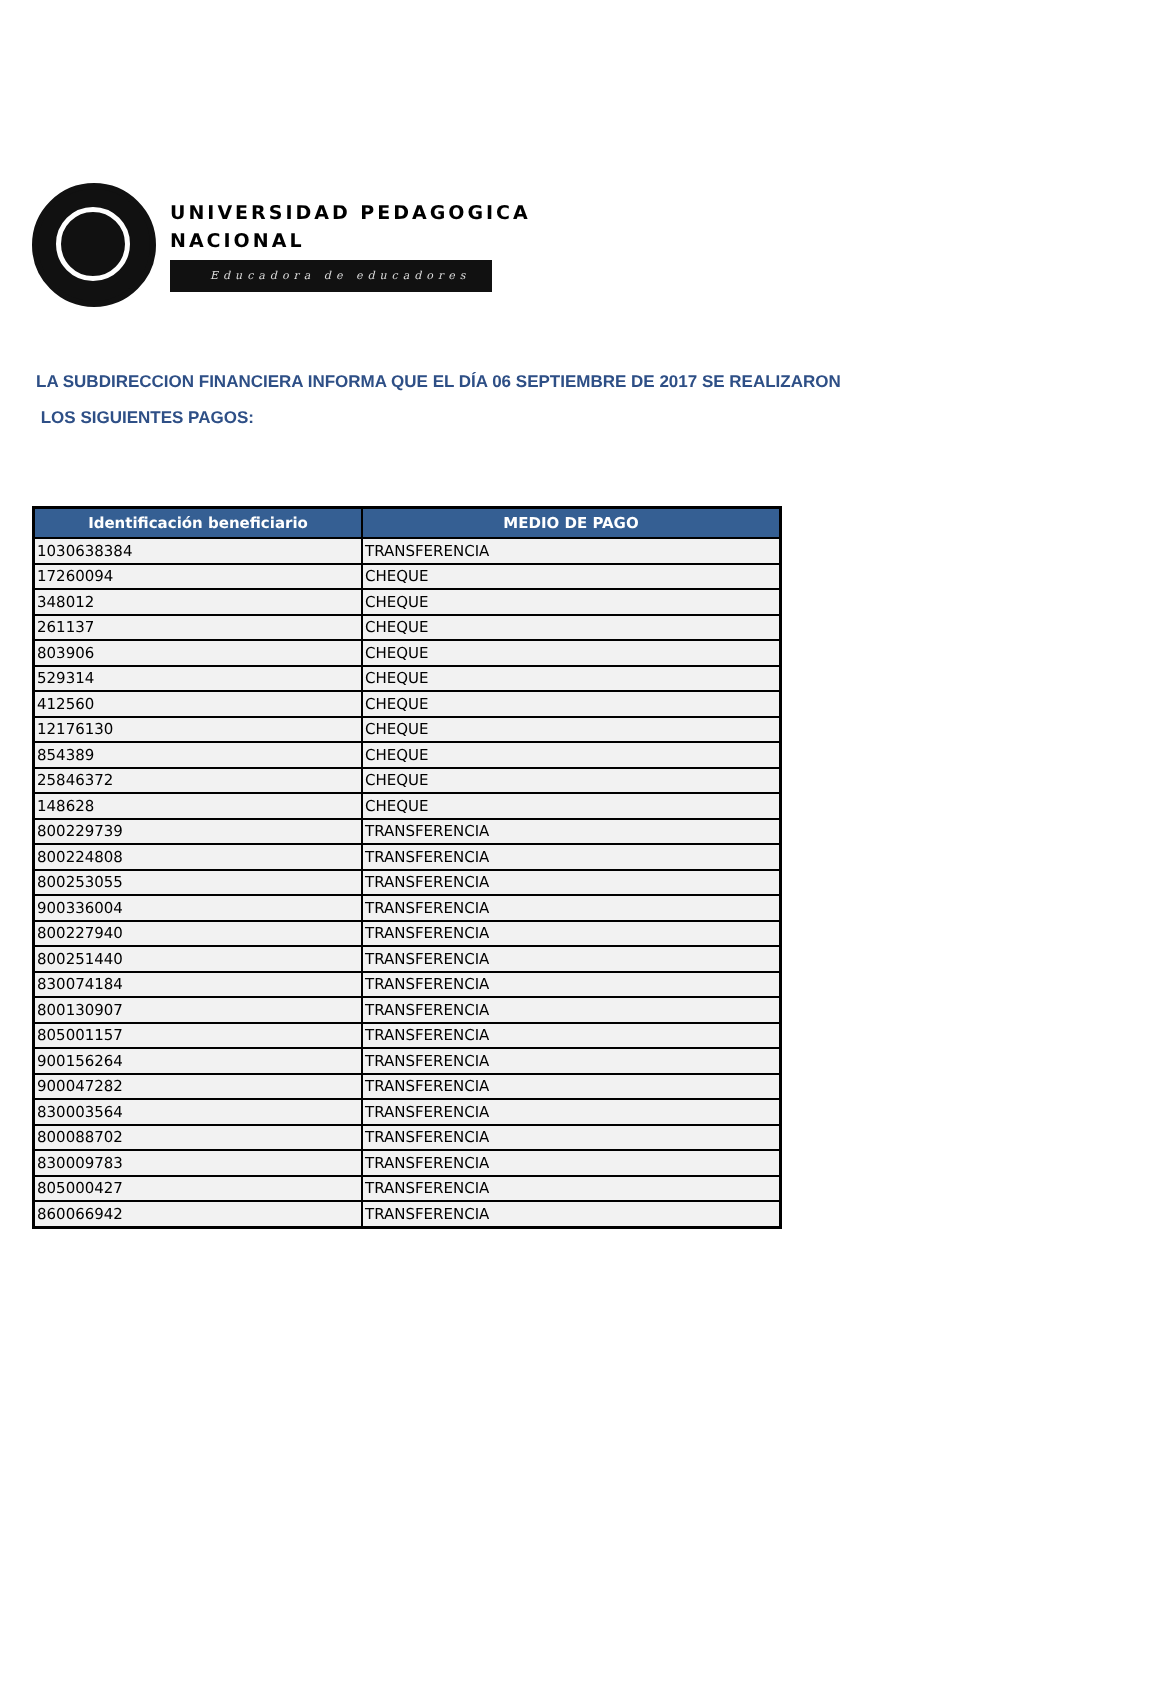UNIVERSIDAD PEDAGOGICA
NACIONAL
Educadora de educadores
LA SUBDIRECCION FINANCIERA INFORMA QUE EL DÍA 06 SEPTIEMBRE DE 2017 SE REALIZARON
LOS SIGUIENTES PAGOS:
| Identificación beneficiario | MEDIO DE PAGO |
| --- | --- |
| 1030638384 | TRANSFERENCIA |
| 17260094 | CHEQUE |
| 348012 | CHEQUE |
| 261137 | CHEQUE |
| 803906 | CHEQUE |
| 529314 | CHEQUE |
| 412560 | CHEQUE |
| 12176130 | CHEQUE |
| 854389 | CHEQUE |
| 25846372 | CHEQUE |
| 148628 | CHEQUE |
| 800229739 | TRANSFERENCIA |
| 800224808 | TRANSFERENCIA |
| 800253055 | TRANSFERENCIA |
| 900336004 | TRANSFERENCIA |
| 800227940 | TRANSFERENCIA |
| 800251440 | TRANSFERENCIA |
| 830074184 | TRANSFERENCIA |
| 800130907 | TRANSFERENCIA |
| 805001157 | TRANSFERENCIA |
| 900156264 | TRANSFERENCIA |
| 900047282 | TRANSFERENCIA |
| 830003564 | TRANSFERENCIA |
| 800088702 | TRANSFERENCIA |
| 830009783 | TRANSFERENCIA |
| 805000427 | TRANSFERENCIA |
| 860066942 | TRANSFERENCIA |